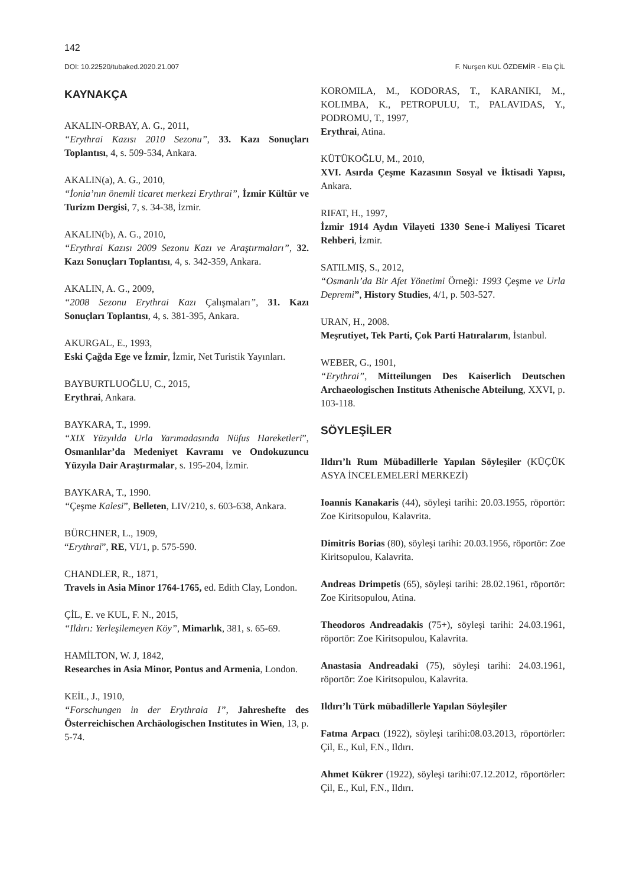142
DOI: 10.22520/tubaked.2020.21.007 F. Nurşen KUL ÖZDEMİR - Ela ÇİL
KAYNAKÇA
AKALIN-ORBAY, A. G., 2011,
“Erythrai Kazısı 2010 Sezonu”, 33. Kazı Sonuçları Toplantısı, 4, s. 509-534, Ankara.
AKALIN(a), A. G., 2010,
“İonia’nın önemli ticaret merkezi Erythrai”, İzmir Kültür ve Turizm Dergisi, 7, s. 34-38, İzmir.
AKALIN(b), A. G., 2010,
“Erythrai Kazısı 2009 Sezonu Kazı ve Araştırmaları”, 32. Kazı Sonuçları Toplantısı, 4, s. 342-359, Ankara.
AKALIN, A. G., 2009,
“2008 Sezonu Erythrai Kazı Çalışmaları”, 31. Kazı Sonuçları Toplantısı, 4, s. 381-395, Ankara.
AKURGAL, E., 1993,
Eski Çağda Ege ve İzmir, İzmir, Net Turistik Yayınları.
BAYBURTLUOĞLU, C., 2015,
Erythrai, Ankara.
BAYKARA, T., 1999.
“XIX Yüzyılda Urla Yarımadasında Nüfus Hareketleri”, Osmanlılar’da Medeniyet Kavramı ve Ondokuzuncu Yüzyıla Dair Araştırmalar, s. 195-204, İzmir.
BAYKARA, T., 1990.
“Çeşme Kalesi”, Belleten, LIV/210, s. 603-638, Ankara.
BÜRCHNER, L., 1909,
“Erythrai”, RE, VI/1, p. 575-590.
CHANDLER, R., 1871,
Travels in Asia Minor 1764-1765, ed. Edith Clay, London.
ÇİL, E. ve KUL, F. N., 2015,
“Ildırı: Yerleşilemeyen Köy”, Mimarlık, 381, s. 65-69.
HAMİLTON, W. J, 1842,
Researches in Asia Minor, Pontus and Armenia, London.
KEİL, J., 1910,
“Forschungen in der Erythraia I”, Jahreshefte des Österreichischen Archäologischen Institutes in Wien, 13, p. 5-74.
KOROMILA, M., KODORAS, T., KARANIKI, M., KOLIMBA, K., PETROPULU, T., PALAVIDAS, Y., PODROMU, T., 1997,
Erythrai, Atina.
KÜTÜKOĞLU, M., 2010,
XVI. Asırda Çeşme Kazasının Sosyal ve İktisadi Yapısı, Ankara.
RIFAT, H., 1997,
İzmir 1914 Aydın Vilayeti 1330 Sene-i Maliyesi Ticaret Rehberi, İzmir.
SATILMIŞ, S., 2012,
“Osmanlı’da Bir Afet Yönetimi Örneği: 1993 Çeşme ve Urla Depremi”, History Studies, 4/1, p. 503-527.
URAN, H., 2008.
Meşrutiyet, Tek Parti, Çok Parti Hatıralarım, İstanbul.
WEBER, G., 1901,
“Erythrai”, Mitteilungen Des Kaiserlich Deutschen Archaeologischen Instituts Athenische Abteilung, XXVI, p. 103-118.
SÖYLEŞİLER
Ildırı’lı Rum Mübadillerle Yapılan Söyleşiler (KÜÇÜK ASYA İNCELEMELERİ MERKEZİ)
Ioannis Kanakaris (44), söyleşi tarihi: 20.03.1955, röportör: Zoe Kiritsopulou, Kalavrita.
Dimitris Borias (80), söyleşi tarihi: 20.03.1956, röportör: Zoe Kiritsopulou, Kalavrita.
Andreas Drimpetis (65), söyleşi tarihi: 28.02.1961, röportör: Zoe Kiritsopulou, Atina.
Theodoros Andreadakis (75+), söyleşi tarihi: 24.03.1961, röportör: Zoe Kiritsopulou, Kalavrita.
Anastasia Andreadaki (75), söyleşi tarihi: 24.03.1961, röportör: Zoe Kiritsopulou, Kalavrita.
Ildırı’lı Türk mübadillerle Yapılan Söyleşiler
Fatma Arpacı (1922), söyleşi tarihi:08.03.2013, röportörler: Çil, E., Kul, F.N., Ildırı.
Ahmet Kükrer (1922), söyleşi tarihi:07.12.2012, röportörler: Çil, E., Kul, F.N., Ildırı.